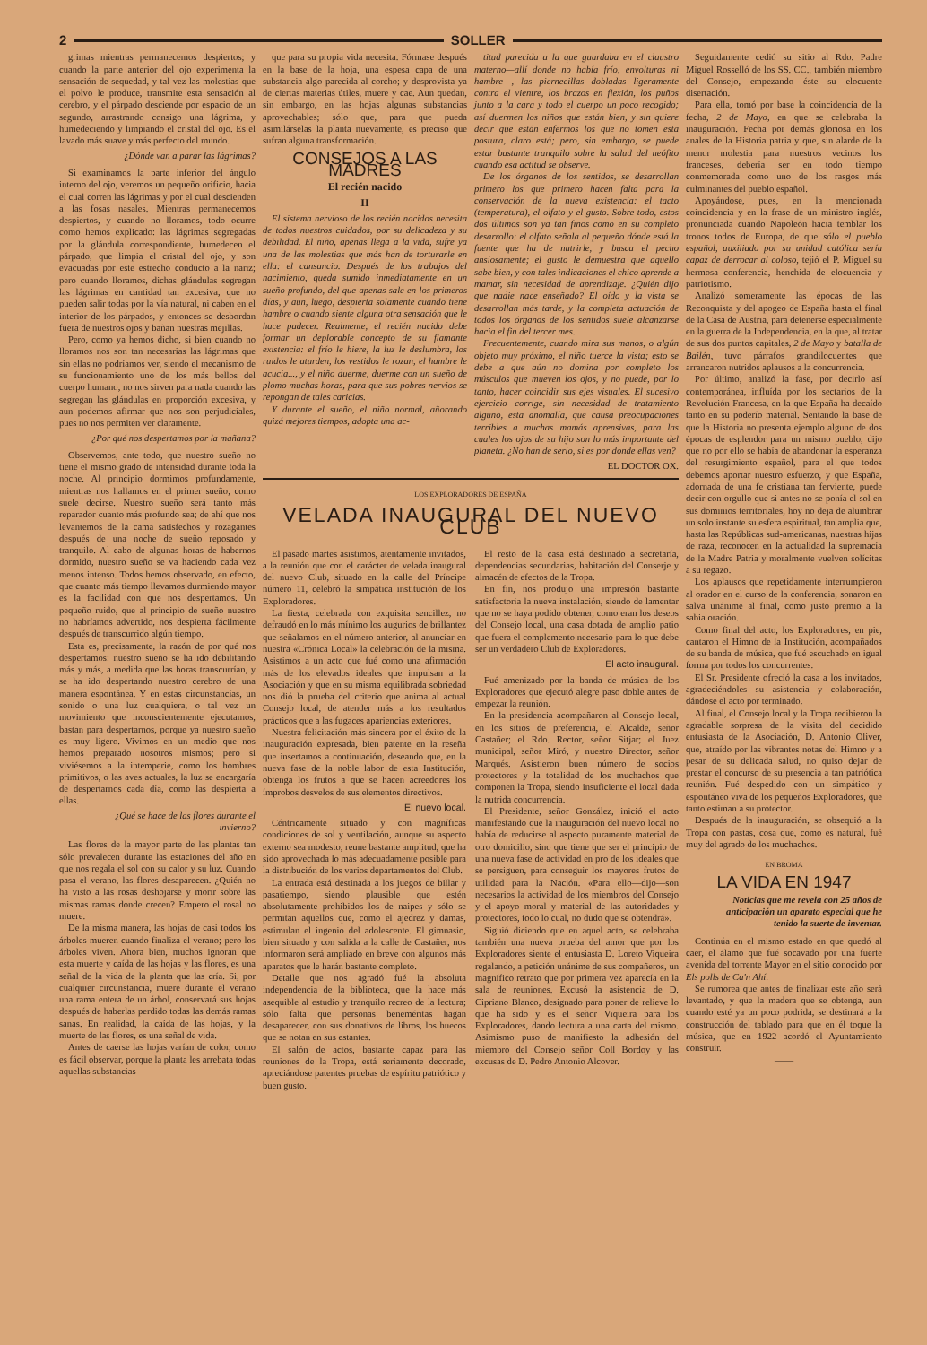2 SOLLER
grimas mientras permanecemos despiertos; y cuando la parte anterior del ojo experimenta la sensación de sequedad, y tal vez las molestias que el polvo le produce, transmite esta sensación al cerebro, y el párpado desciende por espacio de un segundo, arrastrando consigo una lágrima, y humedeciendo y limpiando el cristal del ojo. Es el lavado más suave y más perfecto del mundo.
¿Dónde van a parar las lágrimas?
Si examinamos la parte inferior del ángulo interno del ojo, veremos un pequeño orificio, hacia el cual corren las lágrimas y por el cual descienden a las fosas nasales. Mientras permanecemos despiertos, y cuando no lloramos, todo ocurre como hemos explicado: las lágrimas segregadas por la glándula correspondiente, humedecen el párpado, que limpia el cristal del ojo, y son evacuadas por este estrecho conducto a la nariz; pero cuando lloramos, dichas glándulas segregan las lágrimas en cantidad tan excesiva, que no pueden salir todas por la vía natural, ni caben en el interior de los párpados, y entonces se desbordan fuera de nuestros ojos y bañan nuestras mejillas.
Pero, como ya hemos dicho, si bien cuando no lloramos nos son tan necesarias las lágrimas que sin ellas no podríamos ver, siendo el mecanismo de su funcionamiento uno de los más bellos del cuerpo humano, no nos sirven para nada cuando las segregan las glándulas en proporción excesiva, y aun podemos afirmar que nos son perjudiciales, pues no nos permiten ver claramente.
¿Por qué nos despertamos por la mañana?
Observemos, ante todo, que nuestro sueño no tiene el mismo grado de intensidad durante toda la noche. Al principio dormimos profundamente, mientras nos hallamos en el primer sueño, como suele decirse. Nuestro sueño será tanto más reparador cuanto más profundo sea; de ahí que nos levantemos de la cama satisfechos y rozagantes después de una noche de sueño reposado y tranquilo. Al cabo de algunas horas de habernos dormido, nuestro sueño se va haciendo cada vez menos intenso. Todos hemos observado, en efecto, que cuanto más tiempo llevamos durmiendo mayor es la facilidad con que nos despertamos. Un pequeño ruido, que al principio de sueño nuestro no habríamos advertido, nos despierta fácilmente después de transcurrido algún tiempo.
Esta es, precisamente, la razón de por qué nos despertamos: nuestro sueño se ha ido debilitando más y más, a medida que las horas transcurrían, y se ha ido despertando nuestro cerebro de una manera espontánea. Y en estas circunstancias, un sonido o una luz cualquiera, o tal vez un movimiento que inconscientemente ejecutamos, bastan para despertarnos, porque ya nuestro sueño es muy ligero. Vivimos en un medio que nos hemos preparado nosotros mismos; pero si viviésemos a la intemperie, como los hombres primitivos, o las aves actuales, la luz se encargaría de despertarnos cada día, como las despierta a ellas.
¿Qué se hace de las flores durante el invierno?
Las flores de la mayor parte de las plantas tan sólo prevalecen durante las estaciones del año en que nos regala el sol con su calor y su luz. Cuando pasa el verano, las flores desaparecen. ¿Quién no ha visto a las rosas deshojarse y morir sobre las mismas ramas donde crecen? Empero el rosal no muere.
De la misma manera, las hojas de casi todos los árboles mueren cuando finaliza el verano; pero los árboles viven. Ahora bien, muchos ignoran que esta muerte y caída de las hojas y las flores, es una señal de la vida de la planta que las cría. Si, por cualquier circunstancia, muere durante el verano una rama entera de un árbol, conservará sus hojas después de haberlas perdido todas las demás ramas sanas. En realidad, la caída de las hojas, y la muerte de las flores, es una señal de vida.
Antes de caerse las hojas varían de color, como es fácil observar, porque la planta les arrebata todas aquellas substancias
que para su propia vida necesita. Fórmase después en la base de la hoja, una espesa capa de una substancia algo parecida al corcho; y desprovista ya de ciertas materias útiles, muere y cae. Aun quedan, sin embargo, en las hojas algunas substancias aprovechables; sólo que, para que pueda asimilárselas la planta nuevamente, es preciso que sufran alguna transformación.
CONSEJOS A LAS MADRES
El recién nacido
II
El sistema nervioso de los recién nacidos necesita de todos nuestros cuidados, por su delicadeza y su debilidad. El niño, apenas llega a la vida, sufre ya una de las molestias que más han de torturarle en ella: el cansancio. Después de los trabajos del nacimiento, queda sumido inmediatamente en un sueño profundo, del que apenas sale en los primeros días, y aun, luego, despierta solamente cuando tiene hambre o cuando siente alguna otra sensación que le hace padecer. Realmente, el recién nacido debe formar un deplorable concepto de su flamante existencia: el frío le hiere, la luz le deslumbra, los ruidos le aturden, los vestidos le rozan, el hambre le acucia..., y el niño duerme, duerme con un sueño de plomo muchas horas, para que sus pobres nervios se repongan de tales caricias.
Y durante el sueño, el niño normal, añorando quizá mejores tiempos, adopta una ac-
titud parecida a la que guardaba en el claustro materno—allí donde no había frío, envolturas ni hambre—, las piernecillas dobladas ligeramente contra el vientre, los brazos en flexión, los puños junto a la cara y todo el cuerpo un poco recogido; así duermen los niños que están bien, y sin quiere decir que están enfermos los que no tomen esta postura, claro está; pero, sin embargo, se puede estar bastante tranquilo sobre la salud del neófito cuando esa actitud se observe.
De los órganos de los sentidos, se desarrollan primero los que primero hacen falta para la conservación de la nueva existencia: el tacto (temperatura), el olfato y el gusto. Sobre todo, estos dos últimos son ya tan finos como en su completo desarrollo: el olfato señala al pequeño dónde está la fuente que ha de nutrirle, y busca el pecho ansiosamente; el gusto le demuestra que aquello sabe bien, y con tales indicaciones el chico aprende a mamar, sin necesidad de aprendizaje. ¿Quién dijo que nadie nace enseñado? El oído y la vista se desarrollan más tarde, y la completa actuación de todos los órganos de los sentidos suele alcanzarse hacia el fin del tercer mes.
Frecuentemente, cuando mira sus manos, o algún objeto muy próximo, el niño tuerce la vista; esto se debe a que aún no domina por completo los músculos que mueven los ojos, y no puede, por lo tanto, hacer coincidir sus ejes visuales. El sucesivo ejercicio corrige, sin necesidad de tratamiento alguno, esta anomalía, que causa preocupaciones terribles a muchas mamás aprensivas, para las cuales los ojos de su hijo son lo más importante del planeta. ¿No han de serlo, si es por donde ellas ven?
EL DOCTOR OX.
LOS EXPLORADORES DE ESPAÑA
VELADA INAUGURAL DEL NUEVO CLUB
El pasado martes asistimos, atentamente invitados, a la reunión que con el carácter de velada inaugural del nuevo Club, situado en la calle del Príncipe número 11, celebró la simpática institución de los Exploradores.
La fiesta, celebrada con exquisita sencillez, no defraudó en lo más mínimo los augurios de brillantez que señalamos en el número anterior, al anunciar en nuestra «Crónica Local» la celebración de la misma. Asistimos a un acto que fué como una afirmación más de los elevados ideales que impulsan a la Asociación y que en su misma equilibrada sobriedad nos dió la prueba del criterio que anima al actual Consejo local, de atender más a los resultados prácticos que a las fugaces apariencias exteriores.
Nuestra felicitación más sincera por el éxito de la inauguración expresada, bien patente en la reseña que insertamos a continuación, deseando que, en la nueva fase de la noble labor de esta Institución, obtenga los frutos a que se hacen acreedores los ímprobos desvelos de sus elementos directivos.
El nuevo local.
Céntricamente situado y con magníficas condiciones de sol y ventilación, aunque su aspecto externo sea modesto, reune bastante amplitud, que ha sido aprovechada lo más adecuadamente posible para la distribución de los varios departamentos del Club.
La entrada está destinada a los juegos de billar y pasatiempo, siendo plausible que estén absolutamente prohibidos los de naipes y sólo se permitan aquellos que, como el ajedrez y damas, estimulan el ingenio del adolescente. El gimnasio, bien situado y con salida a la calle de Castañer, nos informaron será ampliado en breve con algunos más aparatos que le harán bastante completo.
Detalle que nos agradó fué la absoluta independencia de la biblioteca, que la hace más asequible al estudio y tranquilo recreo de la lectura; sólo falta que personas beneméritas hagan desaparecer, con sus donativos de libros, los huecos que se notan en sus estantes.
El salón de actos, bastante capaz para las reuniones de la Tropa, está seriamente decorado, apreciándose patentes pruebas de espíritu patriótico y buen gusto.
El resto de la casa está destinado a secretaría, dependencias secundarias, habitación del Conserje y almacén de efectos de la Tropa.
En fin, nos produjo una impresión bastante satisfactoria la nueva instalación, siendo de lamentar que no se haya podido obtener, como eran los deseos del Consejo local, una casa dotada de amplio patio que fuera el complemento necesario para lo que debe ser un verdadero Club de Exploradores.
El acto inaugural.
Fué amenizado por la banda de música de los Exploradores que ejecutó alegre paso doble antes de empezar la reunión.
En la presidencia acompañaron al Consejo local, en los sitios de preferencia, el Alcalde, señor Castañer; el Rdo. Rector, señor Sitjar; el Juez municipal, señor Miró, y nuestro Director, señor Marqués. Asistieron buen número de socios protectores y la totalidad de los muchachos que componen la Tropa, siendo insuficiente el local dada la nutrida concurrencia.
El Presidente, señor González, inició el acto manifestando que la inauguración del nuevo local no había de reducirse al aspecto puramente material de otro domicilio, sino que tiene que ser el principio de una nueva fase de actividad en pro de los ideales que se persiguen, para conseguir los mayores frutos de utilidad para la Nación. «Para ello—dijo—son necesarios la actividad de los miembros del Consejo y el apoyo moral y material de las autoridades y protectores, todo lo cual, no dudo que se obtendrá».
Siguió diciendo que en aquel acto, se celebraba también una nueva prueba del amor que por los Exploradores siente el entusiasta D. Loreto Viqueira regalando, a petición unánime de sus compañeros, un magnífico retrato que por primera vez aparecía en la sala de reuniones. Excusó la asistencia de D. Cipriano Blanco, designado para poner de relieve lo que ha sido y es el señor Viqueira para los Exploradores, dando lectura a una carta del mismo. Asimismo puso de manifiesto la adhesión del miembro del Consejo señor Coll Bordoy y las excusas de D. Pedro Antonio Alcover.
Seguidamente cedió su sitio al Rdo. Padre Miguel Rosselló de los SS. CC., también miembro del Consejo, empezando éste su elocuente disertación.
Para ella, tomó por base la coincidencia de la fecha, 2 de Mayo, en que se celebraba la inauguración. Fecha por demás gloriosa en los anales de la Historia patria y que, sin alarde de la menor molestia para nuestros vecinos los franceses, debería ser en todo tiempo conmemorada como uno de los rasgos más culminantes del pueblo español.
Apoyándose, pues, en la mencionada coincidencia y en la frase de un ministro inglés, pronunciada cuando Napoleón hacia temblar los tronos todos de Europa, de que sólo el pueblo español, auxiliado por su unidad católica sería capaz de derrocar al coloso, tejió el P. Miguel su hermosa conferencia, henchida de elocuencia y patriotismo.
Analizó someramente las épocas de las Reconquista y del apogeo de España hasta el final de la Casa de Austria, para detenerse especialmente en la guerra de la Independencia, en la que, al tratar de sus dos puntos capitales, 2 de Mayo y batalla de Bailén, tuvo párrafos grandilocuentes que arrancaron nutridos aplausos a la concurrencia.
Por último, analizó la fase, por decirlo así contemporánea, influída por los sectarios de la Revolución Francesa, en la que España ha decaído tanto en su poderío material. Sentando la base de que la Historia no presenta ejemplo alguno de dos épocas de esplendor para un mismo pueblo, dijo que no por ello se había de abandonar la esperanza del resurgimiento español, para el que todos debemos aportar nuestro esfuerzo, y que España, adornada de una fe cristiana tan ferviente, puede decir con orgullo que si antes no se ponía el sol en sus dominios territoriales, hoy no deja de alumbrar un solo instante su esfera espiritual, tan amplia que, hasta las Repúblicas sud-americanas, nuestras hijas de raza, reconocen en la actualidad la supremacía de la Madre Patria y moralmente vuelven solícitas a su regazo.
Los aplausos que repetidamente interrumpieron al orador en el curso de la conferencia, sonaron en salva unánime al final, como justo premio a la sabia oración.
Como final del acto, los Exploradores, en pie, cantaron el Himno de la Institución, acompañados de su banda de música, que fué escuchado en igual forma por todos los concurrentes.
El Sr. Presidente ofreció la casa a los invitados, agradeciéndoles su asistencia y colaboración, dándose el acto por terminado.
Al final, el Consejo local y la Tropa recibieron la agradable sorpresa de la visita del decidido entusiasta de la Asociación, D. Antonio Oliver, que, atraído por las vibrantes notas del Himno y a pesar de su delicada salud, no quiso dejar de prestar el concurso de su presencia a tan patriótica reunión. Fué despedido con un simpático y espontáneo viva de los pequeños Exploradores, que tanto estiman a su protector.
Después de la inauguración, se obsequió a la Tropa con pastas, cosa que, como es natural, fué muy del agrado de los muchachos.
EN BROMA
LA VIDA EN 1947
Noticias que me revela con 25 años de anticipación un aparato especial que he tenido la suerte de inventar.
Continúa en el mismo estado en que quedó al caer, el álamo que fué socavado por una fuerte avenida del torrente Mayor en el sitio conocido por Els polls de Ca'n Ahí.
Se rumorea que antes de finalizar este año será levantado, y que la madera que se obtenga, aun cuando esté ya un poco podrida, se destinará a la construcción del tablado para que en él toque la música, que en 1922 acordó el Ayuntamiento construir.
——